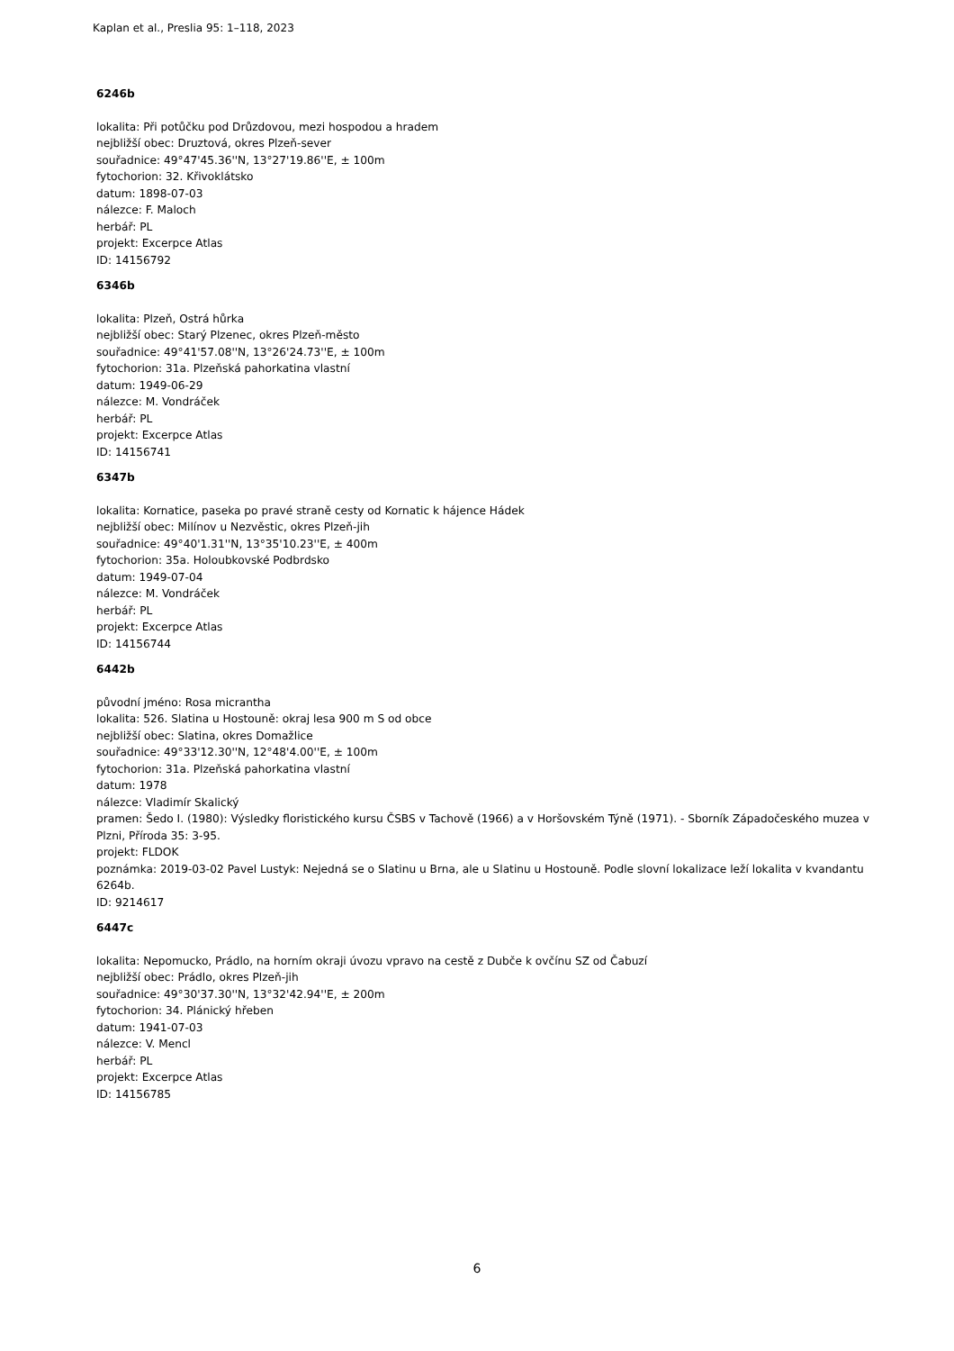Kaplan et al., Preslia 95: 1–118, 2023
6246b
lokalita: Při potůčku pod Drůzdovou, mezi hospodou a hradem
nejbližší obec: Druztová, okres Plzeň-sever
souřadnice: 49°47'45.36''N, 13°27'19.86''E, ± 100m
fytochorion: 32. Křivoklátsko
datum: 1898-07-03
nálezce: F. Maloch
herbář: PL
projekt: Excerpce Atlas
ID: 14156792
6346b
lokalita: Plzeň, Ostrá hůrka
nejbližší obec: Starý Plzenec, okres Plzeň-město
souřadnice: 49°41'57.08''N, 13°26'24.73''E, ± 100m
fytochorion: 31a. Plzeňská pahorkatina vlastní
datum: 1949-06-29
nálezce: M. Vondráček
herbář: PL
projekt: Excerpce Atlas
ID: 14156741
6347b
lokalita: Kornatice, paseka po pravé straně cesty od Kornatic k hájence Hádek
nejbližší obec: Milínov u Nezvěstic, okres Plzeň-jih
souřadnice: 49°40'1.31''N, 13°35'10.23''E, ± 400m
fytochorion: 35a. Holoubkovské Podbrdsko
datum: 1949-07-04
nálezce: M. Vondráček
herbář: PL
projekt: Excerpce Atlas
ID: 14156744
6442b
původní jméno: Rosa micrantha
lokalita: 526. Slatina u Hostouně: okraj lesa 900 m S od obce
nejbližší obec: Slatina, okres Domažlice
souřadnice: 49°33'12.30''N, 12°48'4.00''E, ± 100m
fytochorion: 31a. Plzeňská pahorkatina vlastní
datum: 1978
nálezce: Vladimír Skalický
pramen: Šedo I. (1980): Výsledky floristického kursu ČSBS v Tachově (1966) a v Horšovském Týně (1971). - Sborník Západočeského muzea v Plzni, Příroda 35: 3-95.
projekt: FLDOK
poznámka: 2019-03-02 Pavel Lustyk: Nejedná se o Slatinu u Brna, ale u Slatinu u Hostouně. Podle slovní lokalizace leží lokalita v kvandantu 6264b.
ID: 9214617
6447c
lokalita: Nepomucko, Prádlo, na horním okraji úvozu vpravo na cestě z Dubče k ovčínu SZ od Čabuzí
nejbližší obec: Prádlo, okres Plzeň-jih
souřadnice: 49°30'37.30''N, 13°32'42.94''E, ± 200m
fytochorion: 34. Plánický hřeben
datum: 1941-07-03
nálezce: V. Mencl
herbář: PL
projekt: Excerpce Atlas
ID: 14156785
6